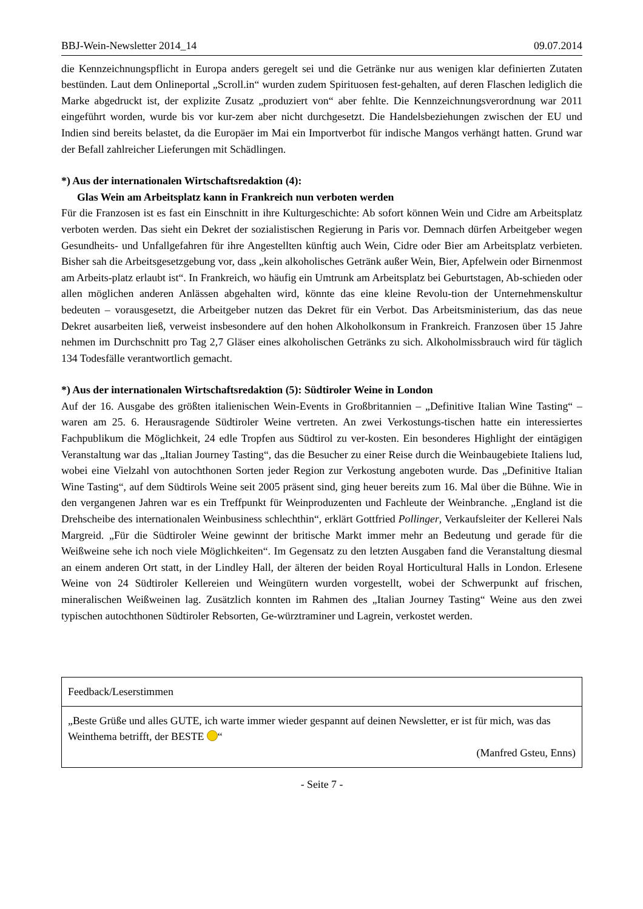BBJ-Wein-Newsletter 2014_14 09.07.2014
die Kennzeichnungspflicht in Europa anders geregelt sei und die Getränke nur aus wenigen klar definierten Zutaten bestünden. Laut dem Onlineportal „Scroll.in“ wurden zudem Spirituosen fest-gehalten, auf deren Flaschen lediglich die Marke abgedruckt ist, der explizite Zusatz „produziert von“ aber fehlte. Die Kennzeichnungsverordnung war 2011 eingeführt worden, wurde bis vor kur-zem aber nicht durchgesetzt. Die Handelsbeziehungen zwischen der EU und Indien sind bereits belastet, da die Europäer im Mai ein Importverbot für indische Mangos verhängt hatten. Grund war der Befall zahlreicher Lieferungen mit Schädlingen.
*) Aus der internationalen Wirtschaftsredaktion (4):
Glas Wein am Arbeitsplatz kann in Frankreich nun verboten werden
Für die Franzosen ist es fast ein Einschnitt in ihre Kulturgeschichte: Ab sofort können Wein und Cidre am Arbeitsplatz verboten werden. Das sieht ein Dekret der sozialistischen Regierung in Paris vor. Demnach dürfen Arbeitgeber wegen Gesundheits- und Unfallgefahren für ihre Angestellten künftig auch Wein, Cidre oder Bier am Arbeitsplatz verbieten. Bisher sah die Arbeitsgesetzgebung vor, dass „kein alkoholisches Getränk außer Wein, Bier, Apfelwein oder Birnenmost am Arbeits-platz erlaubt ist“. In Frankreich, wo häufig ein Umtrunk am Arbeitsplatz bei Geburtstagen, Ab-schieden oder allen möglichen anderen Anlässen abgehalten wird, könnte das eine kleine Revolu-tion der Unternehmenskultur bedeuten – vorausgesetzt, die Arbeitgeber nutzen das Dekret für ein Verbot. Das Arbeitsministerium, das das neue Dekret ausarbeiten ließ, verweist insbesondere auf den hohen Alkoholkonsum in Frankreich. Franzosen über 15 Jahre nehmen im Durchschnitt pro Tag 2,7 Gläser eines alkoholischen Getränks zu sich. Alkoholmissbrauch wird für täglich 134 Todesfälle verantwortlich gemacht.
*) Aus der internationalen Wirtschaftsredaktion (5): Südtiroler Weine in London
Auf der 16. Ausgabe des größten italienischen Wein-Events in Großbritannien – „Definitive Italian Wine Tasting“ – waren am 25. 6. Herausragende Südtiroler Weine vertreten. An zwei Verkostungs-tischen hatte ein interessiertes Fachpublikum die Möglichkeit, 24 edle Tropfen aus Südtirol zu ver-kosten. Ein besonderes Highlight der eintägigen Veranstaltung war das „Italian Journey Tasting“, das die Besucher zu einer Reise durch die Weinbaugebiete Italiens lud, wobei eine Vielzahl von autochthonen Sorten jeder Region zur Verkostung angeboten wurde. Das „Definitive Italian Wine Tasting“, auf dem Südtirols Weine seit 2005 präsent sind, ging heuer bereits zum 16. Mal über die Bühne. Wie in den vergangenen Jahren war es ein Treffpunkt für Weinproduzenten und Fachleute der Weinbranche. „England ist die Drehscheibe des internationalen Weinbusiness schlechthin“, erklärt Gottfried Pollinger, Verkaufsleiter der Kellerei Nals Margreid. „Für die Südtiroler Weine gewinnt der britische Markt immer mehr an Bedeutung und gerade für die Weißweine sehe ich noch viele Möglichkeiten“. Im Gegensatz zu den letzten Ausgaben fand die Veranstaltung diesmal an einem anderen Ort statt, in der Lindley Hall, der älteren der beiden Royal Horticultural Halls in London. Erlesene Weine von 24 Südtiroler Kellereien und Weingütern wurden vorgestellt, wobei der Schwerpunkt auf frischen, mineralischen Weißweinen lag. Zusätzlich konnten im Rahmen des „Italian Journey Tasting“ Weine aus den zwei typischen autochthonen Südtiroler Rebsorten, Ge-würztraminer und Lagrein, verkostet werden.
| Feedback/Leserstimmen |
| „Beste Grüße und alles GUTE, ich warte immer wieder gespannt auf deinen Newsletter, er ist für mich, was das Weinthema betrifft, der BESTE “ (Manfred Gsteu, Enns) |
- Seite 7 -